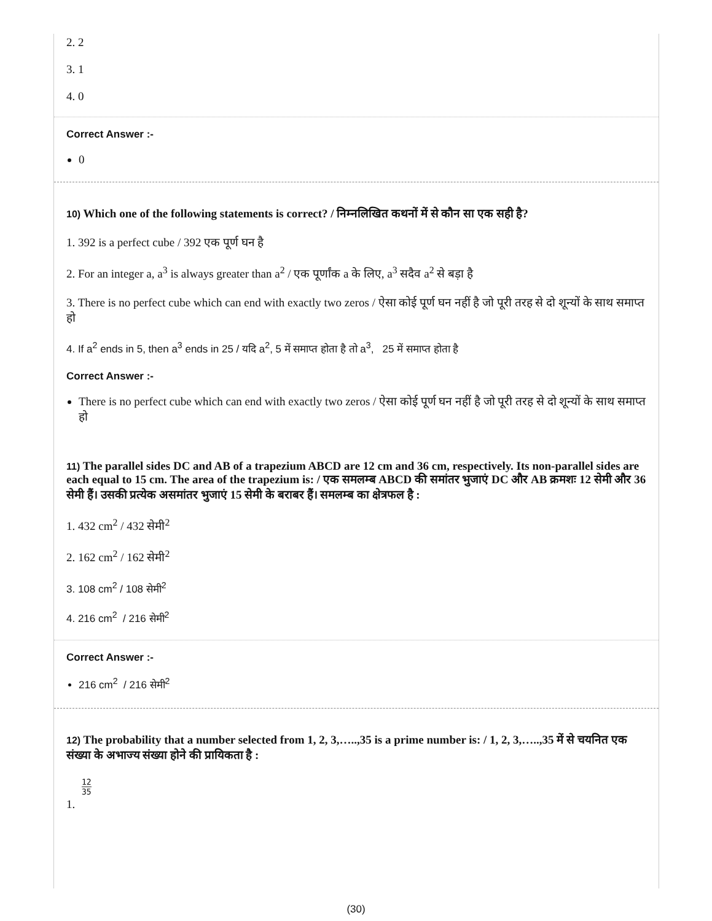2. 2
3. 1
4. 0
Correct Answer :-
0
10) Which one of the following statements is correct? / निम्नलिखित कथनों में से कौन सा एक सही है?
1. 392 is a perfect cube / 392 एक पूर्ण घन है
2. For an integer a, a<sup>3</sup> is always greater than a<sup>2</sup> / एक पूर्णांक a के लिए, a<sup>3</sup> सदैव a<sup>2</sup> से बड़ा है
3. There is no perfect cube which can end with exactly two zeros / ऐसा कोई पूर्ण घन नहीं है जो पूरी तरह से दो शून्यों के साथ समाप्त हो
4. If a<sup>2</sup> ends in 5, then a<sup>3</sup> ends in 25 / यदि a<sup>2</sup>, 5 में समाप्त होता है तो a<sup>3</sup>, 25 में समाप्त होता है
Correct Answer :-
There is no perfect cube which can end with exactly two zeros / ऐसा कोई पूर्ण घन नहीं है जो पूरी तरह से दो शून्यों के साथ समाप्त हो
11) The parallel sides DC and AB of a trapezium ABCD are 12 cm and 36 cm, respectively. Its non-parallel sides are each equal to 15 cm. The area of the trapezium is: / एक समलम्ब ABCD की समांतर भुजाएं DC और AB क्रमशः 12 सेमी और 36 सेमी हैं। उसकी प्रत्येक असमांतर भुजाएं 15 सेमी के बराबर हैं। समलम्ब का क्षेत्रफल है :
1. 432 cm<sup>2</sup> / 432 सेमी<sup>2</sup>
2. 162 cm<sup>2</sup> / 162 सेमी<sup>2</sup>
3. 108 cm<sup>2</sup> / 108 सेमी<sup>2</sup>
4. 216 cm<sup>2</sup> / 216 सेमी<sup>2</sup>
Correct Answer :-
216 cm<sup>2</sup> / 216 सेमी<sup>2</sup>
12) The probability that a number selected from 1, 2, 3,…..,35 is a prime number is: / 1, 2, 3,…..,35 में से चयनित एक संख्या के अभाज्य संख्या होने की प्रायिकता है :
12 35
1.
(30)